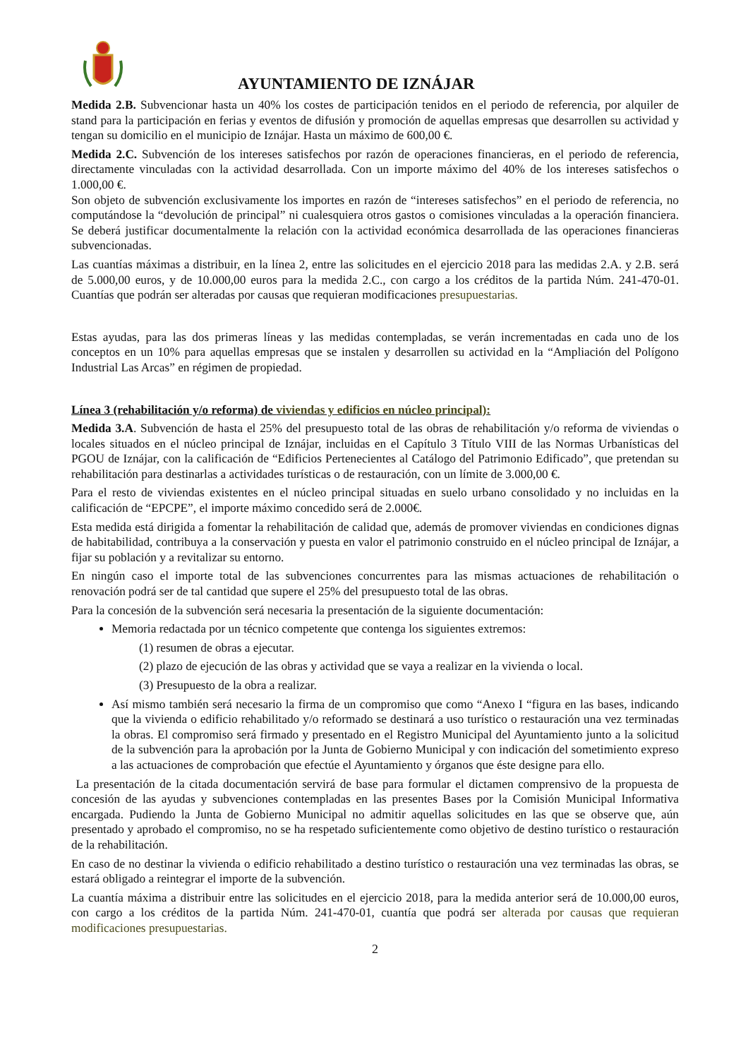AYUNTAMIENTO DE IZNÁJAR
Medida 2.B. Subvencionar hasta un 40% los costes de participación tenidos en el periodo de referencia, por alquiler de stand para la participación en ferias y eventos de difusión y promoción de aquellas empresas que desarrollen su actividad y tengan su domicilio en el municipio de Iznájar. Hasta un máximo de 600,00 €.
Medida 2.C. Subvención de los intereses satisfechos por razón de operaciones financieras, en el periodo de referencia, directamente vinculadas con la actividad desarrollada. Con un importe máximo del 40% de los intereses satisfechos o 1.000,00 €.
Son objeto de subvención exclusivamente los importes en razón de “intereses satisfechos” en el periodo de referencia, no computándose la “devolución de principal” ni cualesquiera otros gastos o comisiones vinculadas a la operación financiera. Se deberá justificar documentalmente la relación con la actividad económica desarrollada de las operaciones financieras subvencionadas.
Las cuantías máximas a distribuir, en la línea 2, entre las solicitudes en el ejercicio 2018 para las medidas 2.A. y 2.B. será de 5.000,00 euros, y de 10.000,00 euros para la medida 2.C., con cargo a los créditos de la partida Núm. 241-470-01. Cuantías que podrán ser alteradas por causas que requieran modificaciones presupuestarias.
Estas ayudas, para las dos primeras líneas y las medidas contempladas, se verán incrementadas en cada uno de los conceptos en un 10% para aquellas empresas que se instalen y desarrollen su actividad en la “Ampliación del Polígono Industrial Las Arcas” en régimen de propiedad.
Línea 3 (rehabilitación y/o reforma) de viviendas y edificios en núcleo principal):
Medida 3.A. Subvención de hasta el 25% del presupuesto total de las obras de rehabilitación y/o reforma de viviendas o locales situados en el núcleo principal de Iznájar, incluidas en el Capítulo 3 Título VIII de las Normas Urbanísticas del PGOU de Iznájar, con la calificación de “Edificios Pertenecientes al Catálogo del Patrimonio Edificado”, que pretendan su rehabilitación para destinarlas a actividades turísticas o de restauración, con un límite de 3.000,00 €.
Para el resto de viviendas existentes en el núcleo principal situadas en suelo urbano consolidado y no incluidas en la calificación de “EPCPE”, el importe máximo concedido será de 2.000€.
Esta medida está dirigida a fomentar la rehabilitación de calidad que, además de promover viviendas en condiciones dignas de habitabilidad, contribuya a la conservación y puesta en valor el patrimonio construido en el núcleo principal de Iznájar, a fijar su población y a revitalizar su entorno.
En ningún caso el importe total de las subvenciones concurrentes para las mismas actuaciones de rehabilitación o renovación podrá ser de tal cantidad que supere el 25% del presupuesto total de las obras.
Para la concesión de la subvención será necesaria la presentación de la siguiente documentación:
Memoria redactada por un técnico competente que contenga los siguientes extremos:
(1) resumen de obras a ejecutar.
(2) plazo de ejecución de las obras y actividad que se vaya a realizar en la vivienda o local.
(3) Presupuesto de la obra a realizar.
Así mismo también será necesario la firma de un compromiso que como “Anexo I “figura en las bases, indicando que la vivienda o edificio rehabilitado y/o reformado se destinará a uso turístico o restauración una vez terminadas la obras. El compromiso será firmado y presentado en el Registro Municipal del Ayuntamiento junto a la solicitud de la subvención para la aprobación por la Junta de Gobierno Municipal y con indicación del sometimiento expreso a las actuaciones de comprobación que efectúe el Ayuntamiento y órganos que éste designe para ello.
La presentación de la citada documentación servirá de base para formular el dictamen comprensivo de la propuesta de concesión de las ayudas y subvenciones contempladas en las presentes Bases por la Comisión Municipal Informativa encargada. Pudiendo la Junta de Gobierno Municipal no admitir aquellas solicitudes en las que se observe que, aún presentado y aprobado el compromiso, no se ha respetado suficientemente como objetivo de destino turístico o restauración de la rehabilitación.
En caso de no destinar la vivienda o edificio rehabilitado a destino turístico o restauración una vez terminadas las obras, se estará obligado a reintegrar el importe de la subvención.
La cuantía máxima a distribuir entre las solicitudes en el ejercicio 2018, para la medida anterior será de 10.000,00 euros, con cargo a los créditos de la partida Núm. 241-470-01, cuantía que podrá ser alterada por causas que requieran modificaciones presupuestarias.
2